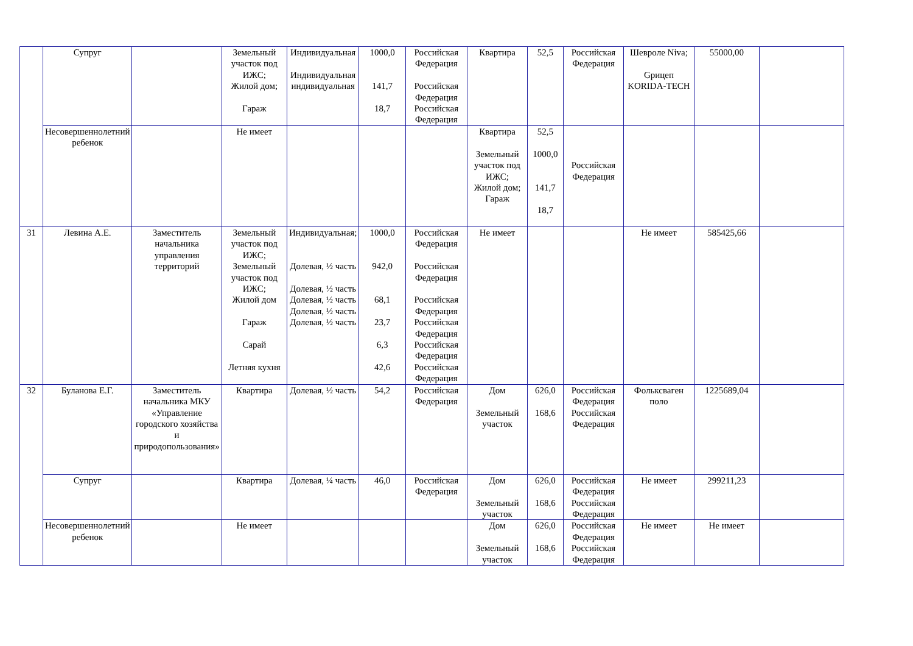| | Супруг | | Земельный участок под ИЖС; Жилой дом; Гараж | Индивидуальная Индивидуальная индивидуальная | 1000,0 141,7 18,7 | Российская Федерация Российская Федерация Российская Федерация | Квартира | 52,5 | Российская Федерация | Шевроле Niva; Gрицеп KORIDA-TECH | 55000,00 | |
| | Несовершеннолетний ребенок | | Не имеет | | | | Квартира Земельный участок под ИЖС; Жилой дом; Гараж | 52,5 1000,0 141,7 18,7 | Российская Федерация | | | |
| 31 | Левина А.Е. | Заместитель начальника управления территорий | Земельный участок под ИЖС; Земельный участок под ИЖС; Жилой дом Гараж Сарай Летняя кухня | Индивидуальная; Долевая, ½ часть Долевая, ½ часть Долевая, ½ часть Долевая, ½ часть Долевая, ½ часть | 1000,0 942,0 68,1 23,7 6,3 42,6 | Российская Федерация Российская Федерация Российская Федерация Российская Федерация Российская Федерация Российская Федерация | Не имеет | | | Не имеет | 585425,66 | |
| 32 | Буланова Е.Г. | Заместитель начальника МКУ «Управление городского хозяйства и природопользования» | Квартира | Долевая, ½ часть | 54,2 | Российская Федерация | Дом Земельный участок | 626,0 168,6 | Российская Федерация Российская Федерация | Фольксваген поло | 1225689,04 | |
| | Супруг | | Квартира | Долевая, ¼ часть | 46,0 | Российская Федерация | Дом Земельный участок | 626,0 168,6 | Российская Федерация Российская Федерация | Не имеет | 299211,23 | |
| | Несовершеннолетний ребенок | | Не имеет | | | | Дом Земельный участок | 626,0 168,6 | Российская Федерация Российская Федерация | Не имеет | Не имеет | |